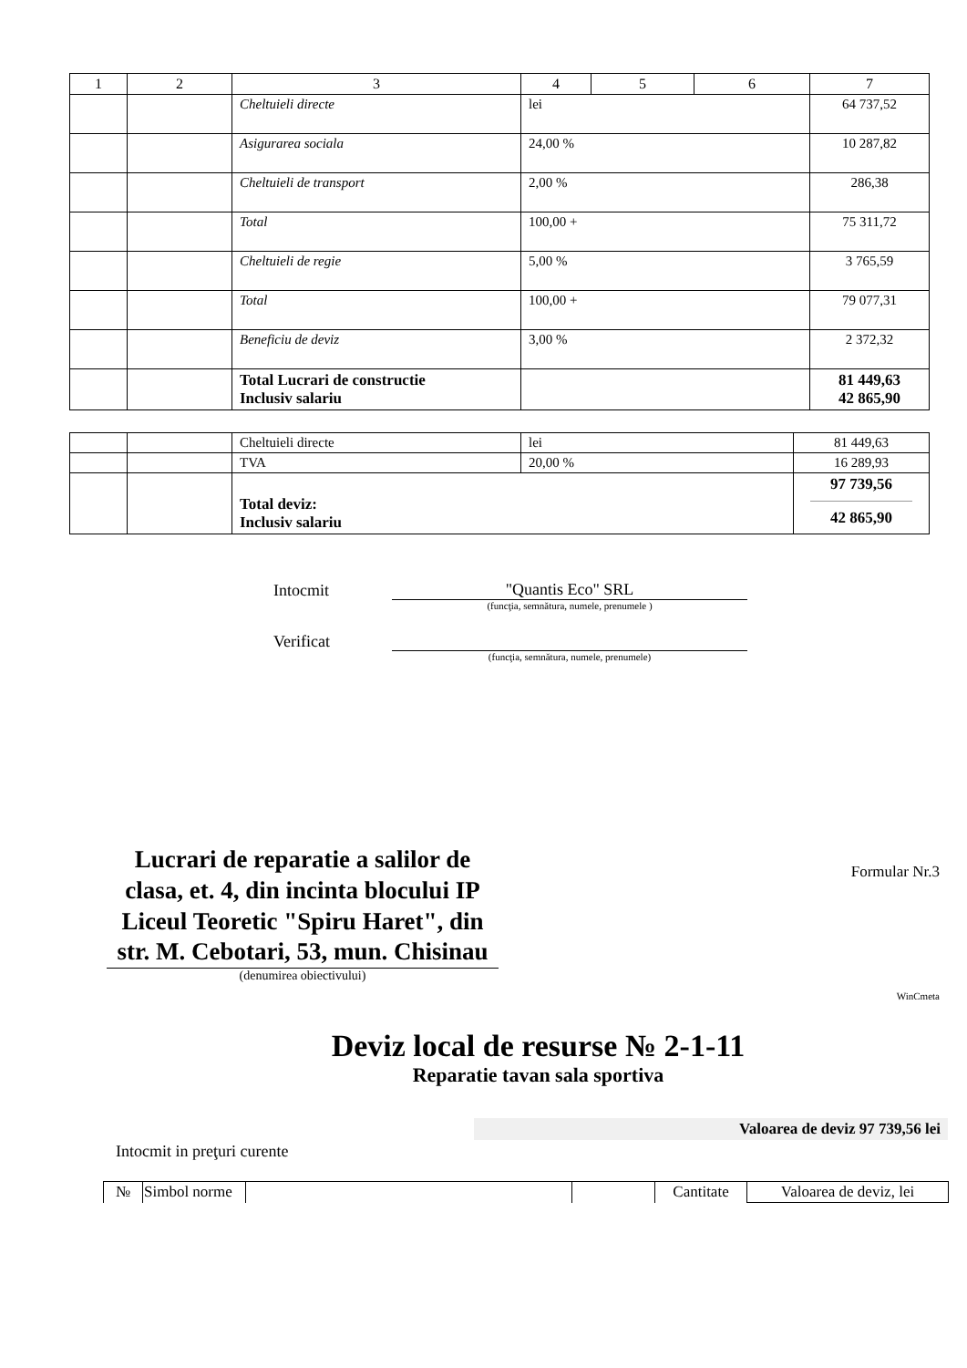| 1 | 2 | 3 | 4 | 5 | 6 | 7 |
| | | Cheltuieli directe | lei | | | 64 737,52 |
| | | Asigurarea sociala | 24,00 % | | | 10 287,82 |
| | | Cheltuieli de transport | 2,00 % | | | 286,38 |
| | | Total | 100,00 + | | | 75 311,72 |
| | | Cheltuieli de regie | 5,00 % | | | 3 765,59 |
| | | Total | 100,00 + | | | 79 077,31 |
| | | Beneficiu de deviz | 3,00 % | | | 2 372,32 |
| | | Total Lucrari de constructie Inclusiv salariu | | | | 81 449,63 42 865,90 |
| | | Cheltuieli directe | lei | 81 449,63 |
| | | TVA | 20,00 % | 16 289,93 |
| | | Total deviz: Inclusiv salariu | | 97 739,56 42 865,90 |
Intocmit "Quantis Eco" SRL
(funcţia, semnătura, numele, prenumele )
Verificat
(funcţia, semnătura, numele, prenumele)
Lucrari de reparatie a salilor de clasa, et. 4, din incinta blocului IP Liceul Teoretic "Spiru Haret", din str. M. Cebotari, 53, mun. Chisinau
(denumirea obiectivului)
Formular Nr.3
WinCmeta
Deviz local de resurse № 2-1-11
Reparatie tavan sala sportiva
Valoarea de deviz 97 739,56 lei
Intocmit in preţuri curente
| № | Simbol norme | | | Cantitate | Valoarea de deviz, lei |